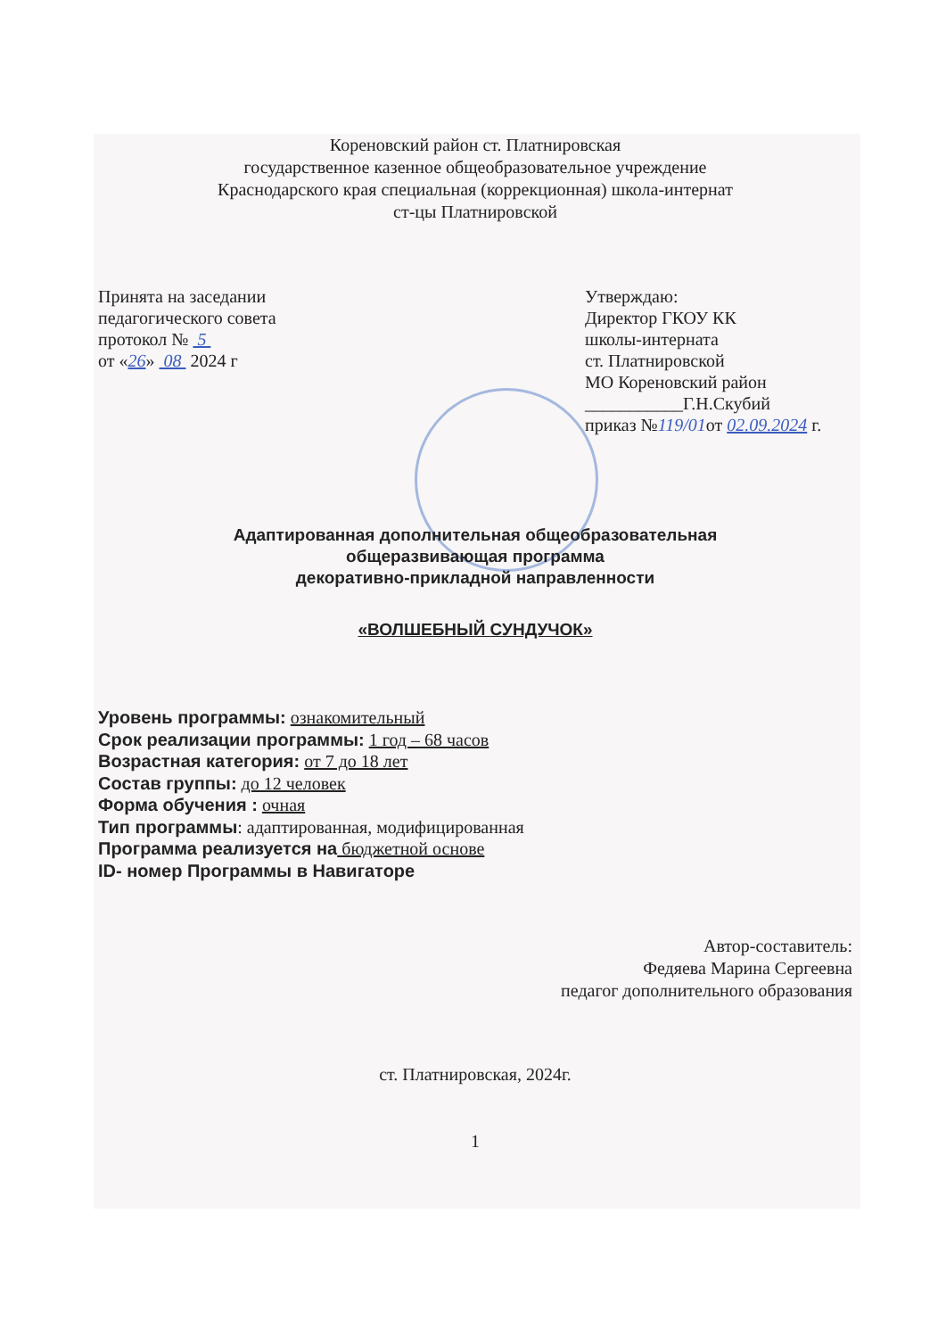Кореновский район ст. Платнировская
государственное казенное общеобразовательное учреждение
Краснодарского края специальная (коррекционная) школа-интернат
ст-цы Платнировской
Принята на заседании
педагогического совета
протокол № 5
от «26» 08 2024 г
Утверждаю:
Директор ГКОУ КК
школы-интерната
ст. Платнировской
МО Кореновский район
___________Г.Н.Скубий
приказ №119/01от 02.09.2024 г.
Адаптированная дополнительная общеобразовательная
общеразвивающая программа
декоративно-прикладной направленности
«ВОЛШЕБНЫЙ СУНДУЧОК»
Уровень программы: ознакомительный
Срок реализации программы: 1 год – 68 часов
Возрастная категория: от 7 до 18 лет
Состав группы: до 12 человек
Форма обучения : очная
Тип программы: адаптированная, модифицированная
Программа реализуется на бюджетной основе
ID- номер Программы в Навигаторе
Автор-составитель:
Федяева Марина Сергеевна
педагог дополнительного образования
ст. Платнировская, 2024г.
1